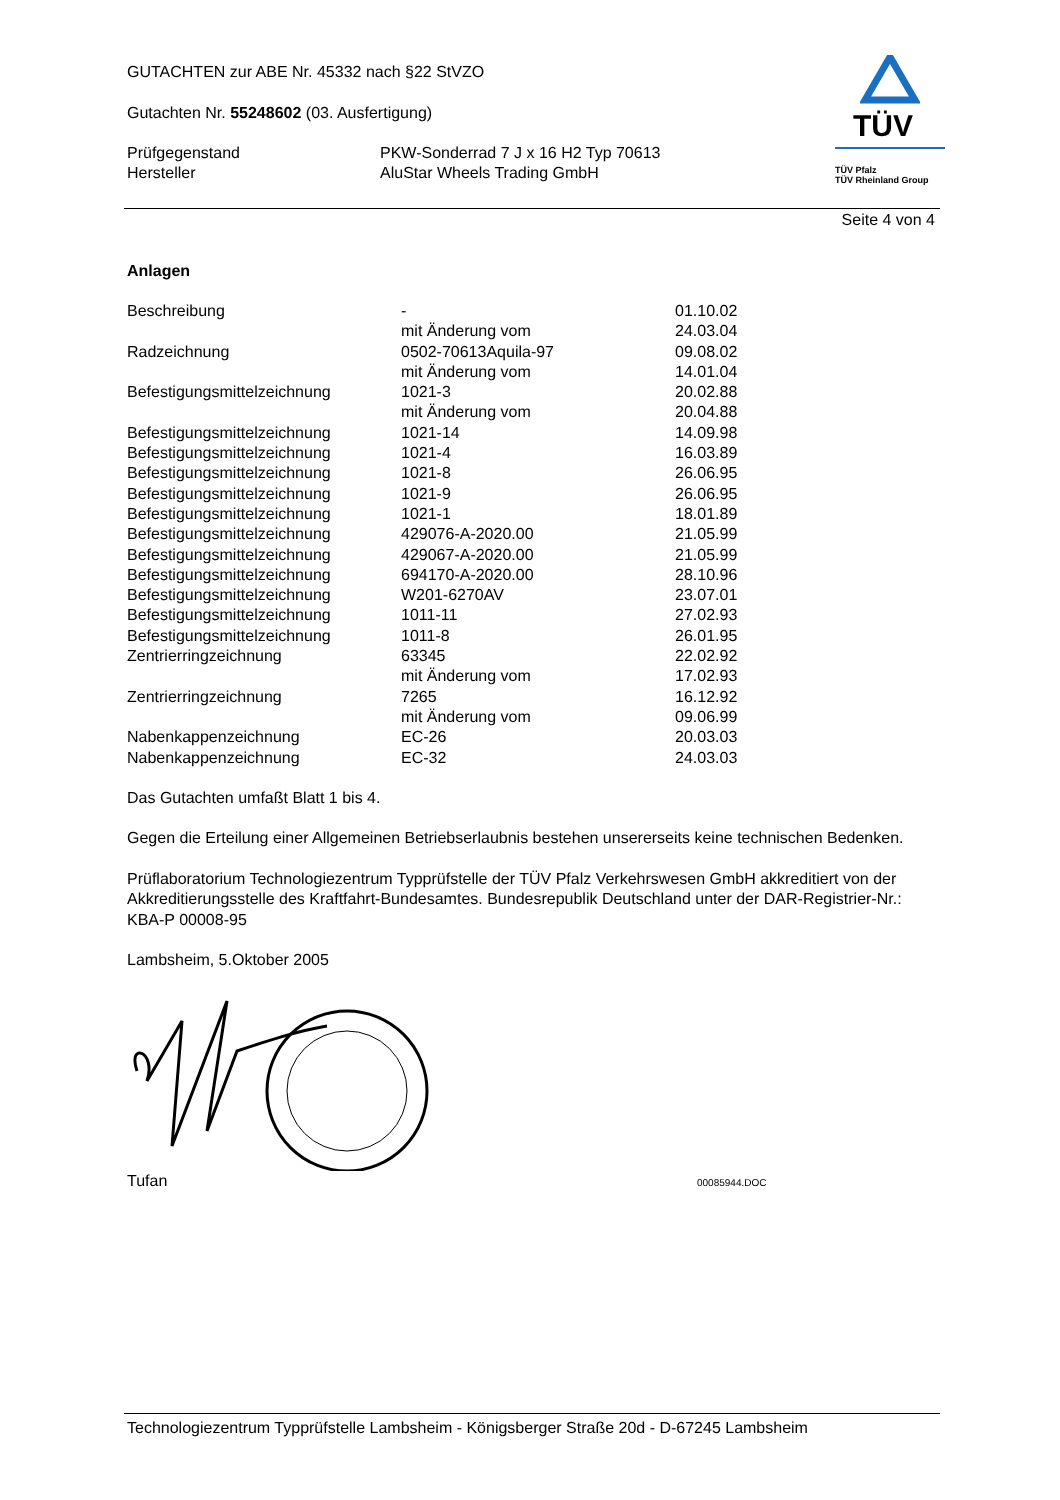GUTACHTEN zur ABE Nr. 45332 nach §22 StVZO
Gutachten Nr. 55248602 (03. Ausfertigung)
| Prüfgegenstand | PKW-Sonderrad 7 J x 16 H2 Typ 70613 |
| Hersteller | AluStar Wheels Trading GmbH |
TÜV
TÜV Pfalz
TÜV Rheinland Group
Seite 4 von 4
Anlagen
| Beschreibung | - | 01.10.02 |
| | mit Änderung vom | 24.03.04 |
| Radzeichnung | 0502-70613Aquila-97 | 09.08.02 |
| | mit Änderung vom | 14.01.04 |
| Befestigungsmittelzeichnung | 1021-3 | 20.02.88 |
| | mit Änderung vom | 20.04.88 |
| Befestigungsmittelzeichnung | 1021-14 | 14.09.98 |
| Befestigungsmittelzeichnung | 1021-4 | 16.03.89 |
| Befestigungsmittelzeichnung | 1021-8 | 26.06.95 |
| Befestigungsmittelzeichnung | 1021-9 | 26.06.95 |
| Befestigungsmittelzeichnung | 1021-1 | 18.01.89 |
| Befestigungsmittelzeichnung | 429076-A-2020.00 | 21.05.99 |
| Befestigungsmittelzeichnung | 429067-A-2020.00 | 21.05.99 |
| Befestigungsmittelzeichnung | 694170-A-2020.00 | 28.10.96 |
| Befestigungsmittelzeichnung | W201-6270AV | 23.07.01 |
| Befestigungsmittelzeichnung | 1011-11 | 27.02.93 |
| Befestigungsmittelzeichnung | 1011-8 | 26.01.95 |
| Zentrierringzeichnung | 63345 | 22.02.92 |
| | mit Änderung vom | 17.02.93 |
| Zentrierringzeichnung | 7265 | 16.12.92 |
| | mit Änderung vom | 09.06.99 |
| Nabenkappenzeichnung | EC-26 | 20.03.03 |
| Nabenkappenzeichnung | EC-32 | 24.03.03 |
Das Gutachten umfaßt Blatt 1 bis 4.
Gegen die Erteilung einer Allgemeinen Betriebserlaubnis bestehen unsererseits keine technischen Bedenken.
Prüflaboratorium Technologiezentrum Typprüfstelle der TÜV Pfalz Verkehrswesen GmbH akkreditiert von der Akkreditierungsstelle des Kraftfahrt-Bundesamtes. Bundesrepublik Deutschland unter der DAR-Registrier-Nr.: KBA-P 00008-95
Lambsheim, 5.Oktober 2005
Tufan 00085944.DOC
Technologiezentrum Typprüfstelle Lambsheim - Königsberger Straße 20d - D-67245 Lambsheim